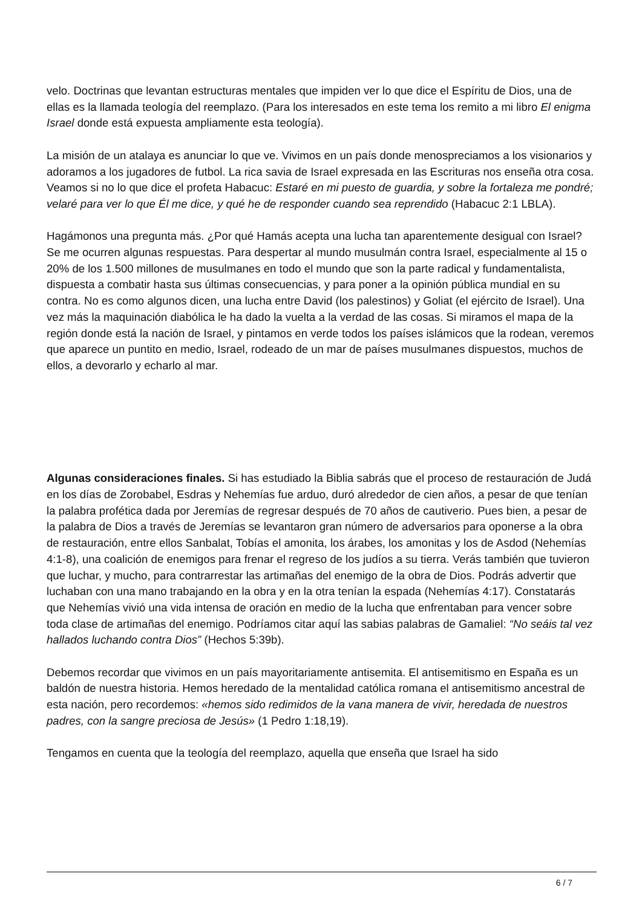velo. Doctrinas que levantan estructuras mentales que impiden ver lo que dice el Espíritu de Dios, una de ellas es la llamada teología del reemplazo. (Para los interesados en este tema los remito a mi libro El enigma Israel donde está expuesta ampliamente esta teología).
La misión de un atalaya es anunciar lo que ve. Vivimos en un país donde menospreciamos a los visionarios y adoramos a los jugadores de futbol. La rica savia de Israel expresada en las Escrituras nos enseña otra cosa. Veamos si no lo que dice el profeta Habacuc: Estaré en mi puesto de guardia, y sobre la fortaleza me pondré; velaré para ver lo que Él me dice, y qué he de responder cuando sea reprendido (Habacuc 2:1 LBLA).
Hagámonos una pregunta más. ¿Por qué Hamás acepta una lucha tan aparentemente desigual con Israel? Se me ocurren algunas respuestas. Para despertar al mundo musulmán contra Israel, especialmente al 15 o 20% de los 1.500 millones de musulmanes en todo el mundo que son la parte radical y fundamentalista, dispuesta a combatir hasta sus últimas consecuencias, y para poner a la opinión pública mundial en su contra. No es como algunos dicen, una lucha entre David (los palestinos) y Goliat (el ejército de Israel). Una vez más la maquinación diabólica le ha dado la vuelta a la verdad de las cosas. Si miramos el mapa de la región donde está la nación de Israel, y pintamos en verde todos los países islámicos que la rodean, veremos que aparece un puntito en medio, Israel, rodeado de un mar de países musulmanes dispuestos, muchos de ellos, a devorarlo y echarlo al mar.
Algunas consideraciones finales. Si has estudiado la Biblia sabrás que el proceso de restauración de Judá en los días de Zorobabel, Esdras y Nehemías fue arduo, duró alrededor de cien años, a pesar de que tenían la palabra profética dada por Jeremías de regresar después de 70 años de cautiverio. Pues bien, a pesar de la palabra de Dios a través de Jeremías se levantaron gran número de adversarios para oponerse a la obra de restauración, entre ellos Sanbalat, Tobías el amonita, los árabes, los amonitas y los de Asdod (Nehemías 4:1-8), una coalición de enemigos para frenar el regreso de los judíos a su tierra. Verás también que tuvieron que luchar, y mucho, para contrarrestar las artimañas del enemigo de la obra de Dios. Podrás advertir que luchaban con una mano trabajando en la obra y en la otra tenían la espada (Nehemías 4:17). Constatarás que Nehemías vivió una vida intensa de oración en medio de la lucha que enfrentaban para vencer sobre toda clase de artimañas del enemigo. Podríamos citar aquí las sabias palabras de Gamaliel: “No seáis tal vez hallados luchando contra Dios” (Hechos 5:39b).
Debemos recordar que vivimos en un país mayoritariamente antisemita. El antisemitismo en España es un baldón de nuestra historia. Hemos heredado de la mentalidad católica romana el antisemitismo ancestral de esta nación, pero recordemos: «hemos sido redimidos de la vana manera de vivir, heredada de nuestros padres, con la sangre preciosa de Jesús» (1 Pedro 1:18,19).
Tengamos en cuenta que la teología del reemplazo, aquella que enseña que Israel ha sido
6 / 7